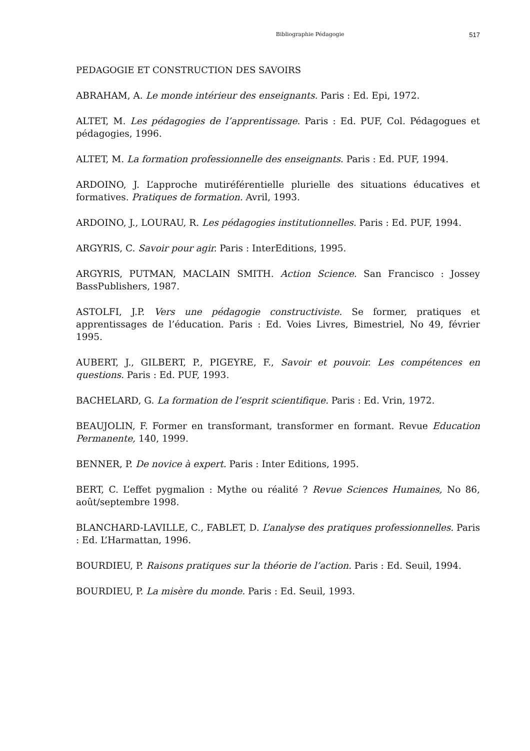Bibliographie Pédagogie 517
PEDAGOGIE ET CONSTRUCTION DES SAVOIRS
ABRAHAM, A. Le monde intérieur des enseignants. Paris : Ed. Epi, 1972.
ALTET, M. Les pédagogies de l’apprentissage. Paris : Ed. PUF, Col. Pédagogues et pédagogies, 1996.
ALTET, M. La formation professionnelle des enseignants. Paris : Ed. PUF, 1994.
ARDOINO, J. L’approche mutiréférentielle plurielle des situations éducatives et formatives. Pratiques de formation. Avril, 1993.
ARDOINO, J., LOURAU, R. Les pédagogies institutionnelles. Paris : Ed. PUF, 1994.
ARGYRIS, C. Savoir pour agir. Paris : InterEditions, 1995.
ARGYRIS, PUTMAN, MACLAIN SMITH. Action Science. San Francisco : Jossey BassPublishers, 1987.
ASTOLFI, J.P. Vers une pédagogie constructiviste. Se former, pratiques et apprentissages de l’éducation. Paris : Ed. Voies Livres, Bimestriel, No 49, février 1995.
AUBERT, J., GILBERT, P., PIGEYRE, F., Savoir et pouvoir. Les compétences en questions. Paris : Ed. PUF, 1993.
BACHELARD, G. La formation de l’esprit scientifique. Paris : Ed. Vrin, 1972.
BEAUJOLIN, F. Former en transformant, transformer en formant. Revue Education Permanente, 140, 1999.
BENNER, P. De novice à expert. Paris : Inter Editions, 1995.
BERT, C. L’effet pygmalion : Mythe ou réalité ? Revue Sciences Humaines, No 86, août/septembre 1998.
BLANCHARD-LAVILLE, C., FABLET, D. L’analyse des pratiques professionnelles. Paris : Ed. L’Harmattan, 1996.
BOURDIEU, P. Raisons pratiques sur la théorie de l’action. Paris : Ed. Seuil, 1994.
BOURDIEU, P. La misère du monde. Paris : Ed. Seuil, 1993.